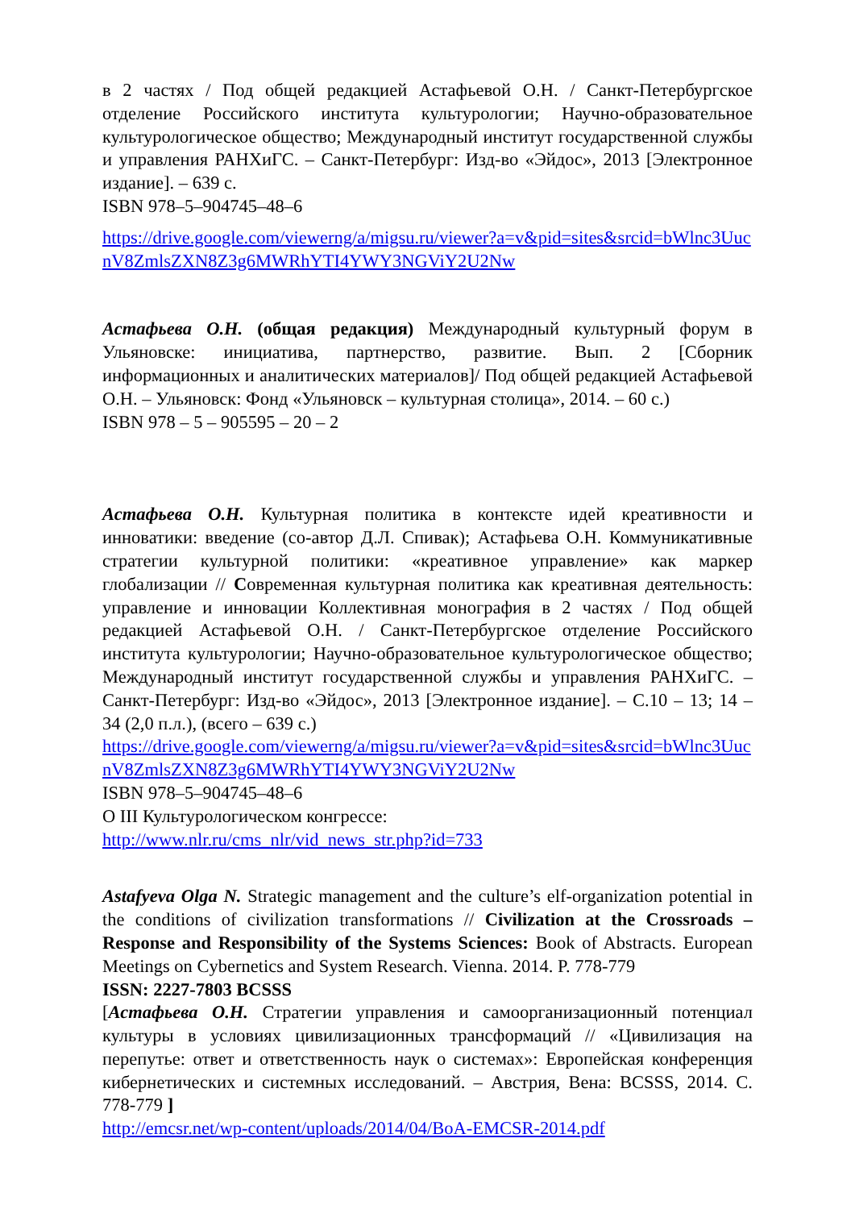в 2 частях / Под общей редакцией Астафьевой О.Н. / Санкт-Петербургское отделение Российского института культурологии; Научно-образовательное культурологическое общество; Международный институт государственной службы и управления РАНХиГС. – Санкт-Петербург: Изд-во «Эйдос», 2013 [Электронное издание]. – 639 с.
ISBN 978–5–904745–48–6
https://drive.google.com/viewerng/a/migsu.ru/viewer?a=v&pid=sites&srcid=bWlnc3UucnV8ZmlsZXN8Z3g6MWRhYTI4YWY3NGViY2U2Nw
Астафьева О.Н. (общая редакция) Международный культурный форум в Ульяновске: инициатива, партнерство, развитие. Вып. 2 [Сборник информационных и аналитических материалов]/ Под общей редакцией Астафьевой О.Н. – Ульяновск: Фонд «Ульяновск – культурная столица», 2014. – 60 с.)
ISBN 978 – 5 – 905595 – 20 – 2
Астафьева О.Н. Культурная политика в контексте идей креативности и инноватики: введение (со-автор Д.Л. Спивак); Астафьева О.Н. Коммуникативные стратегии культурной политики: «креативное управление» как маркер глобализации // Современная культурная политика как креативная деятельность: управление и инновации Коллективная монография в 2 частях / Под общей редакцией Астафьевой О.Н. / Санкт-Петербургское отделение Российского института культурологии; Научно-образовательное культурологическое общество; Международный институт государственной службы и управления РАНХиГС. – Санкт-Петербург: Изд-во «Эйдос», 2013 [Электронное издание]. – С.10 – 13; 14 – 34 (2,0 п.л.), (всего – 639 с.)
https://drive.google.com/viewerng/a/migsu.ru/viewer?a=v&pid=sites&srcid=bWlnc3UucnV8ZmlsZXN8Z3g6MWRhYTI4YWY3NGViY2U2Nw
ISBN 978–5–904745–48–6
О III Культурологическом конгрессе:
http://www.nlr.ru/cms_nlr/vid_news_str.php?id=733
Astafyeva Olga N. Strategic management and the culture’s elf-organization potential in the conditions of civilization transformations // Civilization at the Crossroads – Response and Responsibility of the Systems Sciences: Book of Abstracts. European Meetings on Cybernetics and System Research. Vienna. 2014. P. 778-779
ISSN: 2227-7803 BCSSS
[Астафьева О.Н. Стратегии управления и самоорганизационный потенциал культуры в условиях цивилизационных трансформаций // «Цивилизация на перепутье: ответ и ответственность наук о системах»: Европейская конференция кибернетических и системных исследований. – Австрия, Вена: BCSSS, 2014. С. 778-779 ]
http://emcsr.net/wp-content/uploads/2014/04/BoA-EMCSR-2014.pdf